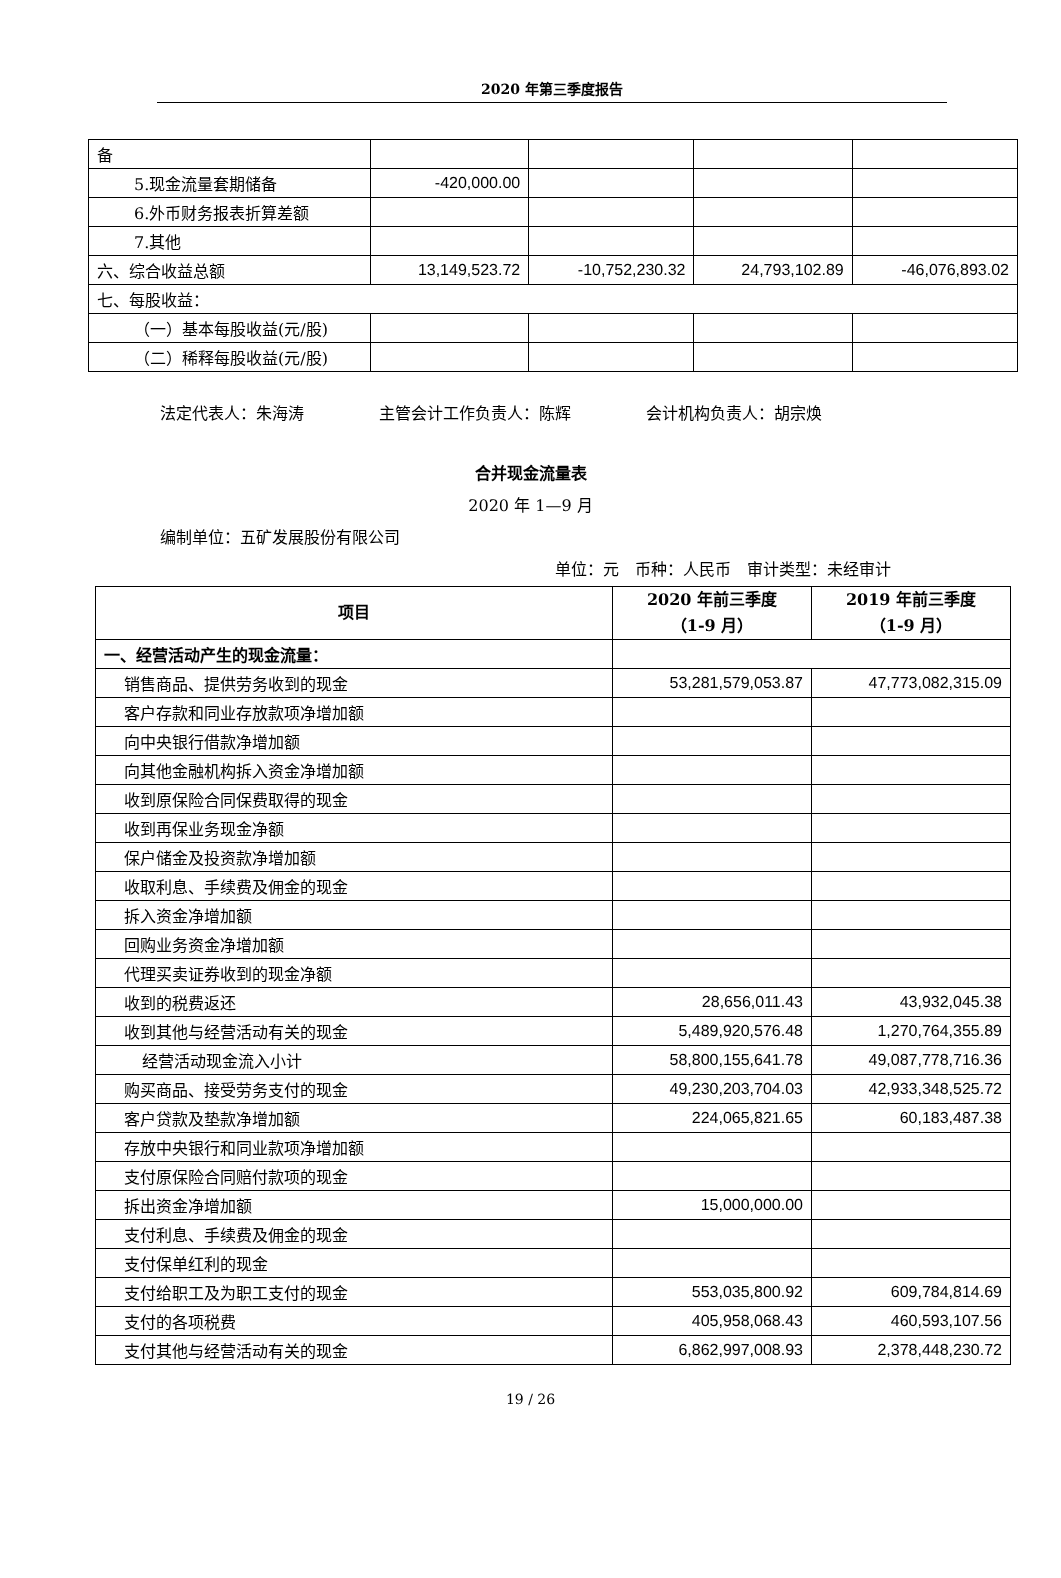2020 年第三季度报告
| 备 | | | | |
| 5.现金流量套期储备 | -420,000.00 | | | |
| 6.外币财务报表折算差额 | | | | |
| 7.其他 | | | | |
| 六、综合收益总额 | 13,149,523.72 | -10,752,230.32 | 24,793,102.89 | -46,076,893.02 |
| 七、每股收益： | | | | |
| （一）基本每股收益(元/股) | | | | |
| （二）稀释每股收益(元/股) | | | | |
法定代表人：朱海涛 主管会计工作负责人：陈辉 会计机构负责人：胡宗焕
合并现金流量表
2020 年 1—9 月
编制单位：五矿发展股份有限公司
单位：元　币种：人民币　审计类型：未经审计
| 项目 | 2020 年前三季度 （1-9 月） | 2019 年前三季度 （1-9 月） |
| --- | --- | --- |
| 一、经营活动产生的现金流量： | | |
| 销售商品、提供劳务收到的现金 | 53,281,579,053.87 | 47,773,082,315.09 |
| 客户存款和同业存放款项净增加额 | | |
| 向中央银行借款净增加额 | | |
| 向其他金融机构拆入资金净增加额 | | |
| 收到原保险合同保费取得的现金 | | |
| 收到再保业务现金净额 | | |
| 保户储金及投资款净增加额 | | |
| 收取利息、手续费及佣金的现金 | | |
| 拆入资金净增加额 | | |
| 回购业务资金净增加额 | | |
| 代理买卖证券收到的现金净额 | | |
| 收到的税费返还 | 28,656,011.43 | 43,932,045.38 |
| 收到其他与经营活动有关的现金 | 5,489,920,576.48 | 1,270,764,355.89 |
| 经营活动现金流入小计 | 58,800,155,641.78 | 49,087,778,716.36 |
| 购买商品、接受劳务支付的现金 | 49,230,203,704.03 | 42,933,348,525.72 |
| 客户贷款及垫款净增加额 | 224,065,821.65 | 60,183,487.38 |
| 存放中央银行和同业款项净增加额 | | |
| 支付原保险合同赔付款项的现金 | | |
| 拆出资金净增加额 | 15,000,000.00 | |
| 支付利息、手续费及佣金的现金 | | |
| 支付保单红利的现金 | | |
| 支付给职工及为职工支付的现金 | 553,035,800.92 | 609,784,814.69 |
| 支付的各项税费 | 405,958,068.43 | 460,593,107.56 |
| 支付其他与经营活动有关的现金 | 6,862,997,008.93 | 2,378,448,230.72 |
19 / 26